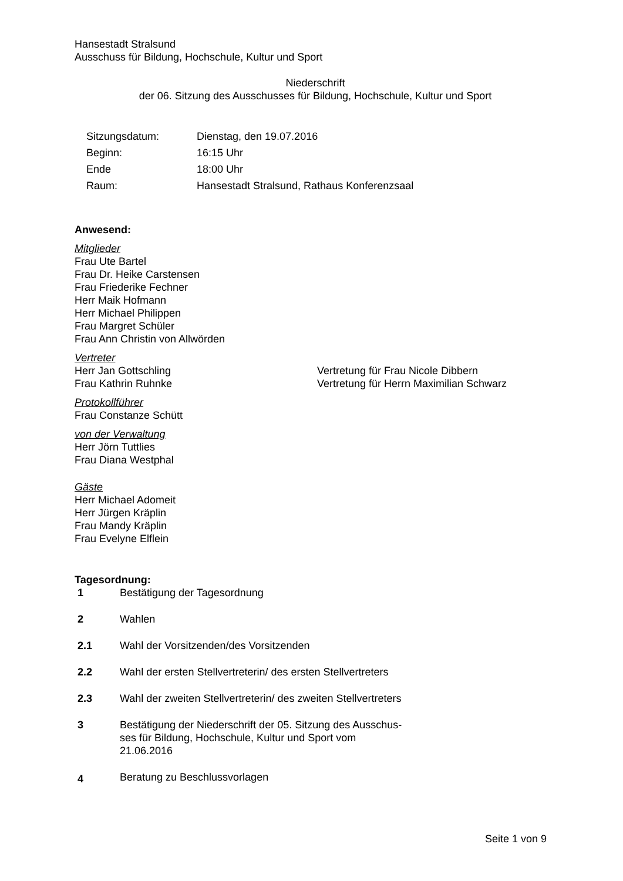Hansestadt Stralsund
Ausschuss für Bildung, Hochschule, Kultur und Sport
Niederschrift
der 06. Sitzung des Ausschusses für Bildung, Hochschule, Kultur und Sport
| Sitzungsdatum: | Dienstag, den 19.07.2016 |
| Beginn: | 16:15 Uhr |
| Ende | 18:00 Uhr |
| Raum: | Hansestadt Stralsund, Rathaus Konferenzsaal |
Anwesend:
Mitglieder
Frau Ute Bartel
Frau Dr. Heike Carstensen
Frau Friederike Fechner
Herr Maik Hofmann
Herr Michael Philippen
Frau Margret Schüler
Frau Ann Christin von Allwörden
Vertreter
| Herr Jan Gottschling | Vertretung für Frau Nicole Dibbern |
| Frau Kathrin Ruhnke | Vertretung für Herrn Maximilian Schwarz |
Protokollführer
Frau Constanze Schütt
von der Verwaltung
Herr Jörn Tuttlies
Frau Diana Westphal
Gäste
Herr Michael Adomeit
Herr Jürgen Kräplin
Frau Mandy Kräplin
Frau Evelyne Elflein
Tagesordnung:
| 1 | Bestätigung der Tagesordnung |
| 2 | Wahlen |
| 2.1 | Wahl der Vorsitzenden/des Vorsitzenden |
| 2.2 | Wahl der ersten Stellvertreterin/ des ersten Stellvertreters |
| 2.3 | Wahl der zweiten Stellvertreterin/ des zweiten Stellvertreters |
| 3 | Bestätigung der Niederschrift der 05. Sitzung des Ausschus- ses für Bildung, Hochschule, Kultur und Sport vom 21.06.2016 |
| 4 | Beratung zu Beschlussvorlagen |
Seite 1 von 9